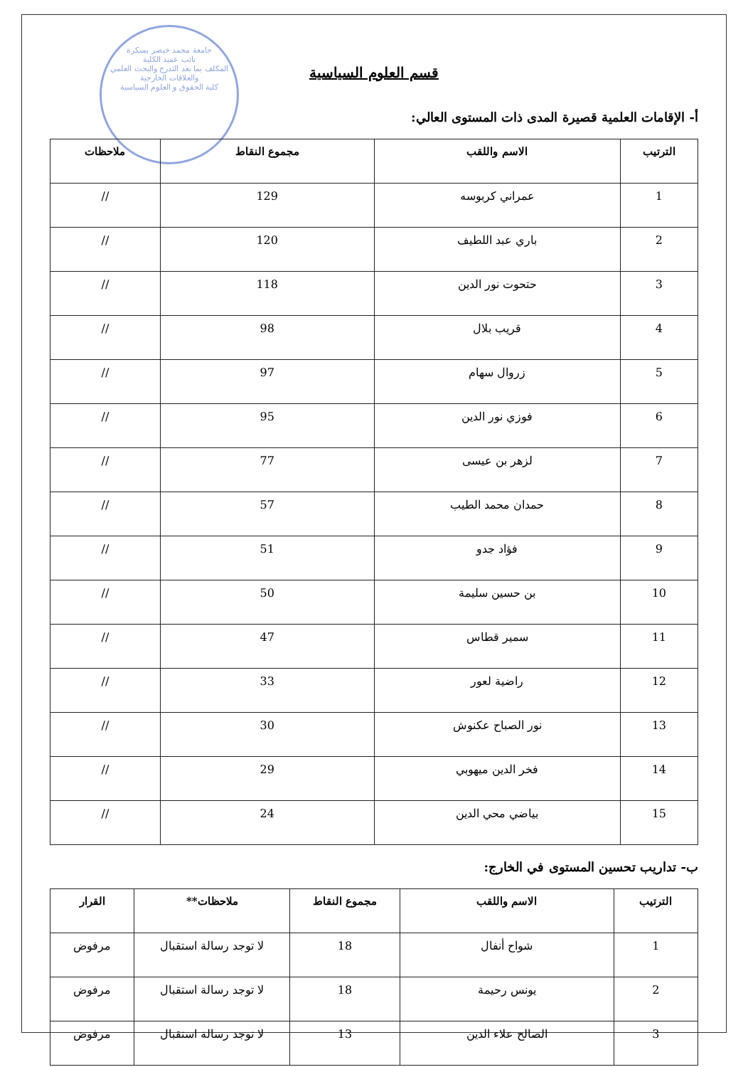جامعة محمد خيضر بسكرة
نائب عميد الكلية
المكلف بما بعد التدرج والبحث العلمي
والعلاقات الخارجية
كلية الحقوق و العلوم السياسية
قسم العلوم السياسية
أ- الإقامات العلمية قصيرة المدى ذات المستوى العالي:
| الترتيب | الاسم واللقب | مجموع النقاط | ملاحظات |
| --- | --- | --- | --- |
| 1 | عمراني كربوسه | 129 | // |
| 2 | باري عبد اللطيف | 120 | // |
| 3 | حتحوت نور الدين | 118 | // |
| 4 | قريب بلال | 98 | // |
| 5 | زروال سهام | 97 | // |
| 6 | فوزي نور الدين | 95 | // |
| 7 | لزهر بن عيسى | 77 | // |
| 8 | حمدان محمد الطيب | 57 | // |
| 9 | فؤاد جدو | 51 | // |
| 10 | بن حسين سليمة | 50 | // |
| 11 | سمير قطاس | 47 | // |
| 12 | راضية لعور | 33 | // |
| 13 | نور الصباح عكنوش | 30 | // |
| 14 | فخر الدين ميهوبي | 29 | // |
| 15 | بياضي محي الدين | 24 | // |
ب- تداريب تحسين المستوى في الخارج:
| الترتيب | الاسم واللقب | مجموع النقاط | ملاحظات** | القرار |
| --- | --- | --- | --- | --- |
| 1 | شواح أنفال | 18 | لا توجد رسالة استقبال | مرفوض |
| 2 | يونس رحيمة | 18 | لا توجد رسالة استقبال | مرفوض |
| 3 | الصالح علاء الدين | 13 | لا توجد رسالة استقبال | مرفوض |